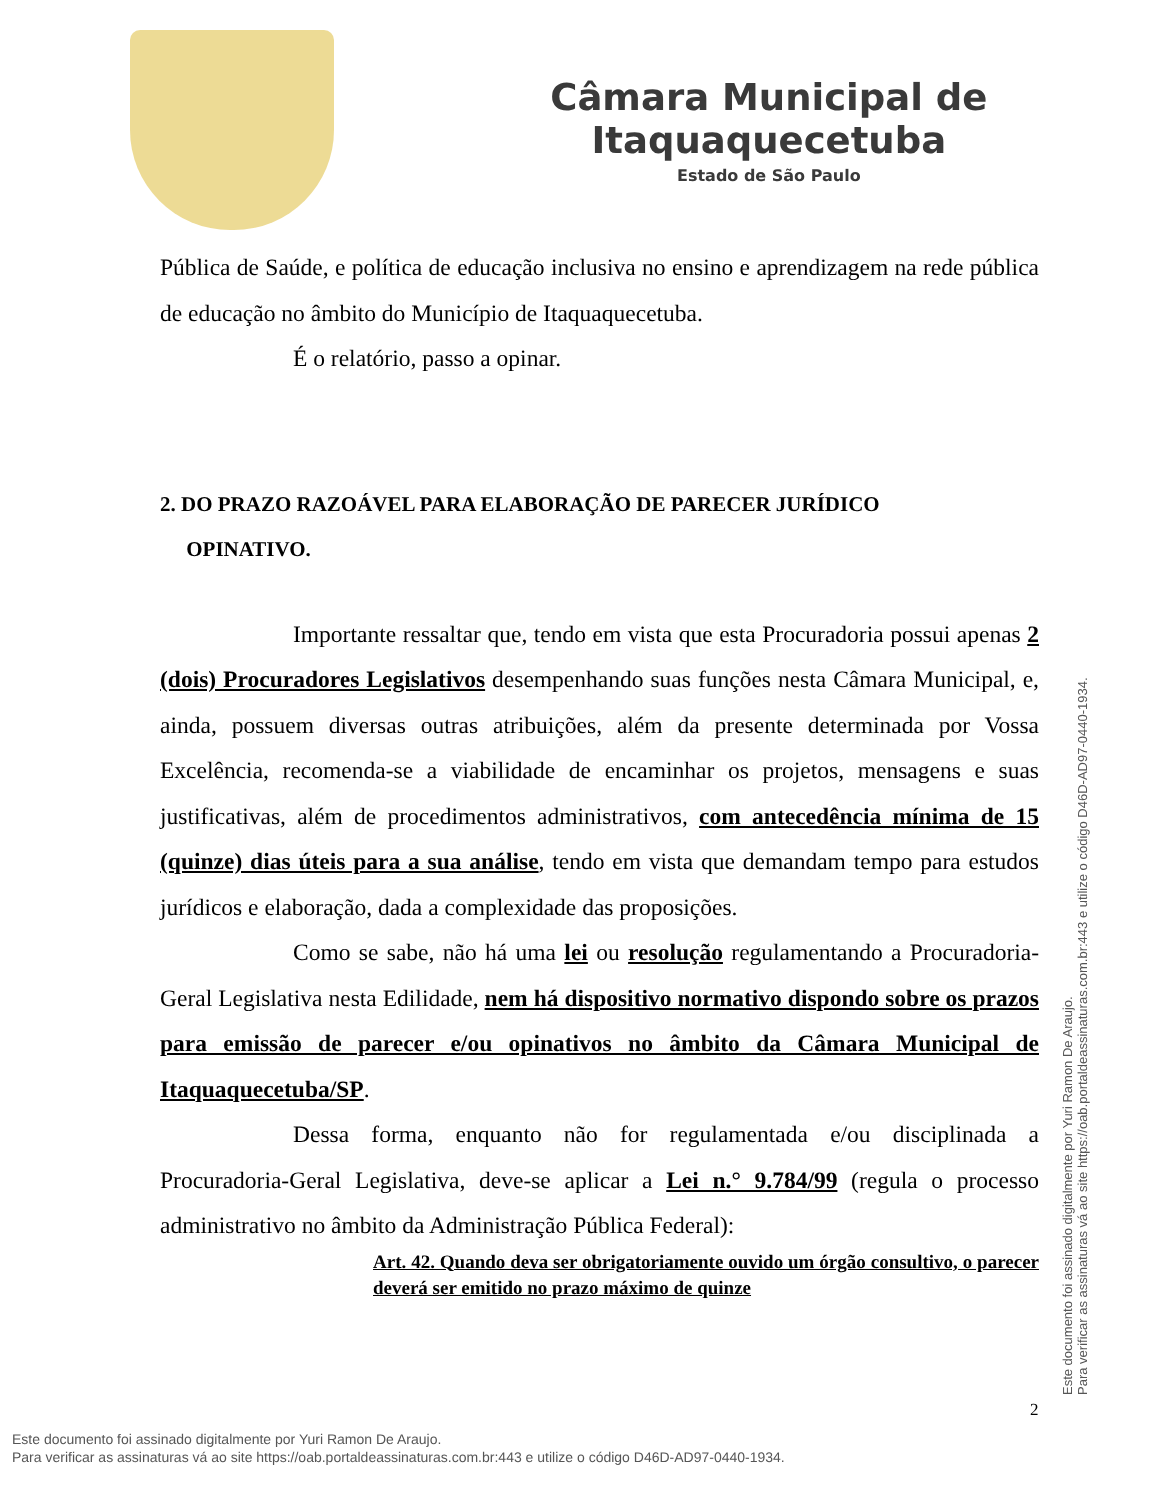Câmara Municipal de Itaquaquecetuba
Estado de São Paulo
Pública de Saúde, e política de educação inclusiva no ensino e aprendizagem na rede pública de educação no âmbito do Município de Itaquaquecetuba.
É o relatório, passo a opinar.
2. DO PRAZO RAZOÁVEL PARA ELABORAÇÃO DE PARECER JURÍDICO
OPINATIVO.
Importante ressaltar que, tendo em vista que esta Procuradoria possui apenas 2 (dois) Procuradores Legislativos desempenhando suas funções nesta Câmara Municipal, e, ainda, possuem diversas outras atribuições, além da presente determinada por Vossa Excelência, recomenda-se a viabilidade de encaminhar os projetos, mensagens e suas justificativas, além de procedimentos administrativos, com antecedência mínima de 15 (quinze) dias úteis para a sua análise, tendo em vista que demandam tempo para estudos jurídicos e elaboração, dada a complexidade das proposições.
Como se sabe, não há uma lei ou resolução regulamentando a Procuradoria-Geral Legislativa nesta Edilidade, nem há dispositivo normativo dispondo sobre os prazos para emissão de parecer e/ou opinativos no âmbito da Câmara Municipal de Itaquaquecetuba/SP.
Dessa forma, enquanto não for regulamentada e/ou disciplinada a Procuradoria-Geral Legislativa, deve-se aplicar a Lei n.° 9.784/99 (regula o processo administrativo no âmbito da Administração Pública Federal):
Art. 42. Quando deva ser obrigatoriamente ouvido um órgão consultivo, o parecer deverá ser emitido no prazo máximo de quinze
2
Este documento foi assinado digitalmente por Yuri Ramon De Araujo.
Para verificar as assinaturas vá ao site https://oab.portaldeassinaturas.com.br:443 e utilize o código D46D-AD97-0440-1934.
Este documento foi assinado digitalmente por Yuri Ramon De Araujo.
Para verificar as assinaturas vá ao site https://oab.portaldeassinaturas.com.br:443 e utilize o código D46D-AD97-0440-1934.